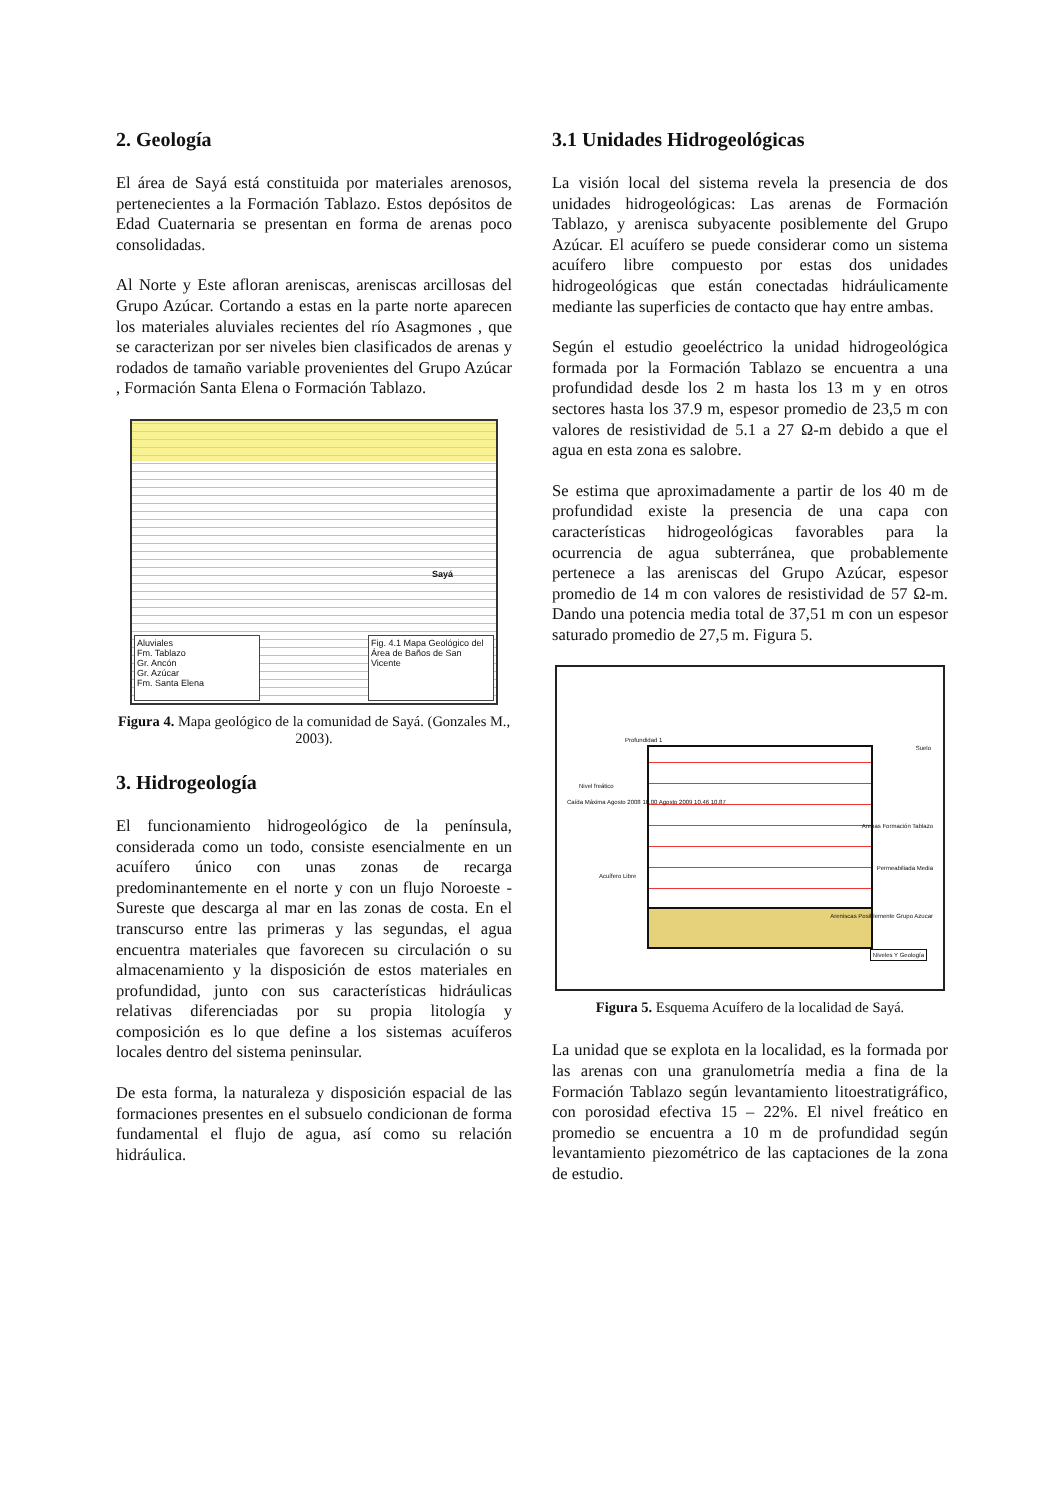2. Geología
El área de Sayá está constituida por materiales arenosos, pertenecientes a la Formación Tablazo. Estos depósitos de Edad Cuaternaria se presentan en forma de arenas poco consolidadas.
Al Norte y Este afloran areniscas, areniscas arcillosas del Grupo Azúcar. Cortando a estas en la parte norte aparecen los materiales aluviales recientes del río Asagmones , que se caracterizan por ser niveles bien clasificados de arenas y rodados de tamaño variable provenientes del Grupo Azúcar , Formación Santa Elena o Formación Tablazo.
Aluviales
Fm. Tablazo
Gr. Ancón
Gr. Azúcar
Fm. Santa Elena
Fig. 4.1 Mapa Geológico del Área de Baños de San Vicente
Sayá
Figura 4. Mapa geológico de la comunidad de Sayá. (Gonzales M., 2003).
3. Hidrogeología
El funcionamiento hidrogeológico de la península, considerada como un todo, consiste esencialmente en un acuífero único con unas zonas de recarga predominantemente en el norte y con un flujo Noroeste - Sureste que descarga al mar en las zonas de costa. En el transcurso entre las primeras y las segundas, el agua encuentra materiales que favorecen su circulación o su almacenamiento y la disposición de estos materiales en profundidad, junto con sus características hidráulicas relativas diferenciadas por su propia litología y composición es lo que define a los sistemas acuíferos locales dentro del sistema peninsular.
De esta forma, la naturaleza y disposición espacial de las formaciones presentes en el subsuelo condicionan de forma fundamental el flujo de agua, así como su relación hidráulica.
3.1 Unidades Hidrogeológicas
La visión local del sistema revela la presencia de dos unidades hidrogeológicas: Las arenas de Formación Tablazo, y arenisca subyacente posiblemente del Grupo Azúcar. El acuífero se puede considerar como un sistema acuífero libre compuesto por estas dos unidades hidrogeológicas que están conectadas hidráulicamente mediante las superficies de contacto que hay entre ambas.
Según el estudio geoeléctrico la unidad hidrogeológica formada por la Formación Tablazo se encuentra a una profundidad desde los 2 m hasta los 13 m y en otros sectores hasta los 37.9 m, espesor promedio de 23,5 m con valores de resistividad de 5.1 a 27 Ω-m debido a que el agua en esta zona es salobre.
Se estima que aproximadamente a partir de los 40 m de profundidad existe la presencia de una capa con características hidrogeológicas favorables para la ocurrencia de agua subterránea, que probablemente pertenece a las areniscas del Grupo Azúcar, espesor promedio de 14 m con valores de resistividad de 57 Ω-m. Dando una potencia media total de 37,51 m con un espesor saturado promedio de 27,5 m. Figura 5.
Profundidad 1
Nivel freático
Caída Máxima Agosto 2008 10.00 Agosto 2009 10.46 10.87
Acuífero Libre
Suelo
Arenas Formación Tablazo
Permeabiliada Media
Areniscas Posiblemente Grupo Azucar
Niveles Y Geología
Figura 5. Esquema Acuífero de la localidad de Sayá.
La unidad que se explota en la localidad, es la formada por las arenas con una granulometría media a fina de la Formación Tablazo según levantamiento litoestratigráfico, con porosidad efectiva 15 – 22%. El nivel freático en promedio se encuentra a 10 m de profundidad según levantamiento piezométrico de las captaciones de la zona de estudio.